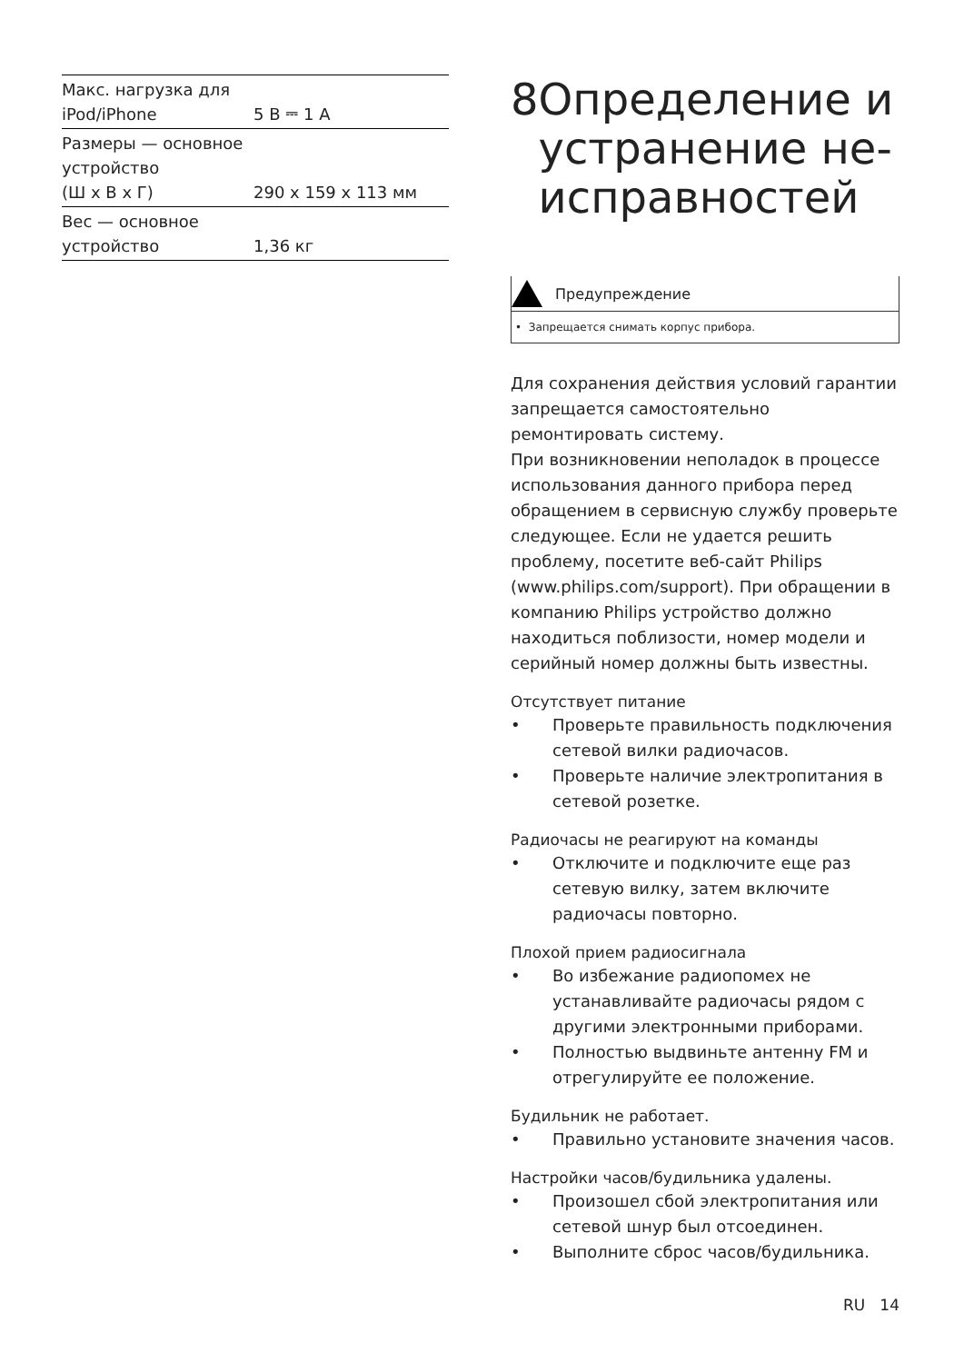| Макс. нагрузка для iPod/iPhone | 5 В ⎓ 1 A |
| Размеры — основное устройство (Ш x В x Г) | 290 x 159 x 113 мм |
| Вес — основное устройство | 1,36 кг |
8 Определение и устранение не-исправностей
Предупреждение
• Запрещается снимать корпус прибора.
Для сохранения действия условий гарантии запрещается самостоятельно ремонтировать систему.
При возникновении неполадок в процессе использования данного прибора перед обращением в сервисную службу проверьте следующее. Если не удается решить проблему, посетите веб-сайт Philips (www.philips.com/support). При обращении в компанию Philips устройство должно находиться поблизости, номер модели и серийный номер должны быть известны.
Отсутствует питание
• Проверьте правильность подключения сетевой вилки радиочасов.
• Проверьте наличие электропитания в сетевой розетке.
Радиочасы не реагируют на команды
• Отключите и подключите еще раз сетевую вилку, затем включите радиочасы повторно.
Плохой прием радиосигнала
• Во избежание радиопомех не устанавливайте радиочасы рядом с другими электронными приборами.
• Полностью выдвиньте антенну FM и отрегулируйте ее положение.
Будильник не работает.
• Правильно установите значения часов.
Настройки часов/будильника удалены.
• Произошел сбой электропитания или сетевой шнур был отсоединен.
• Выполните сброс часов/будильника.
RU 14